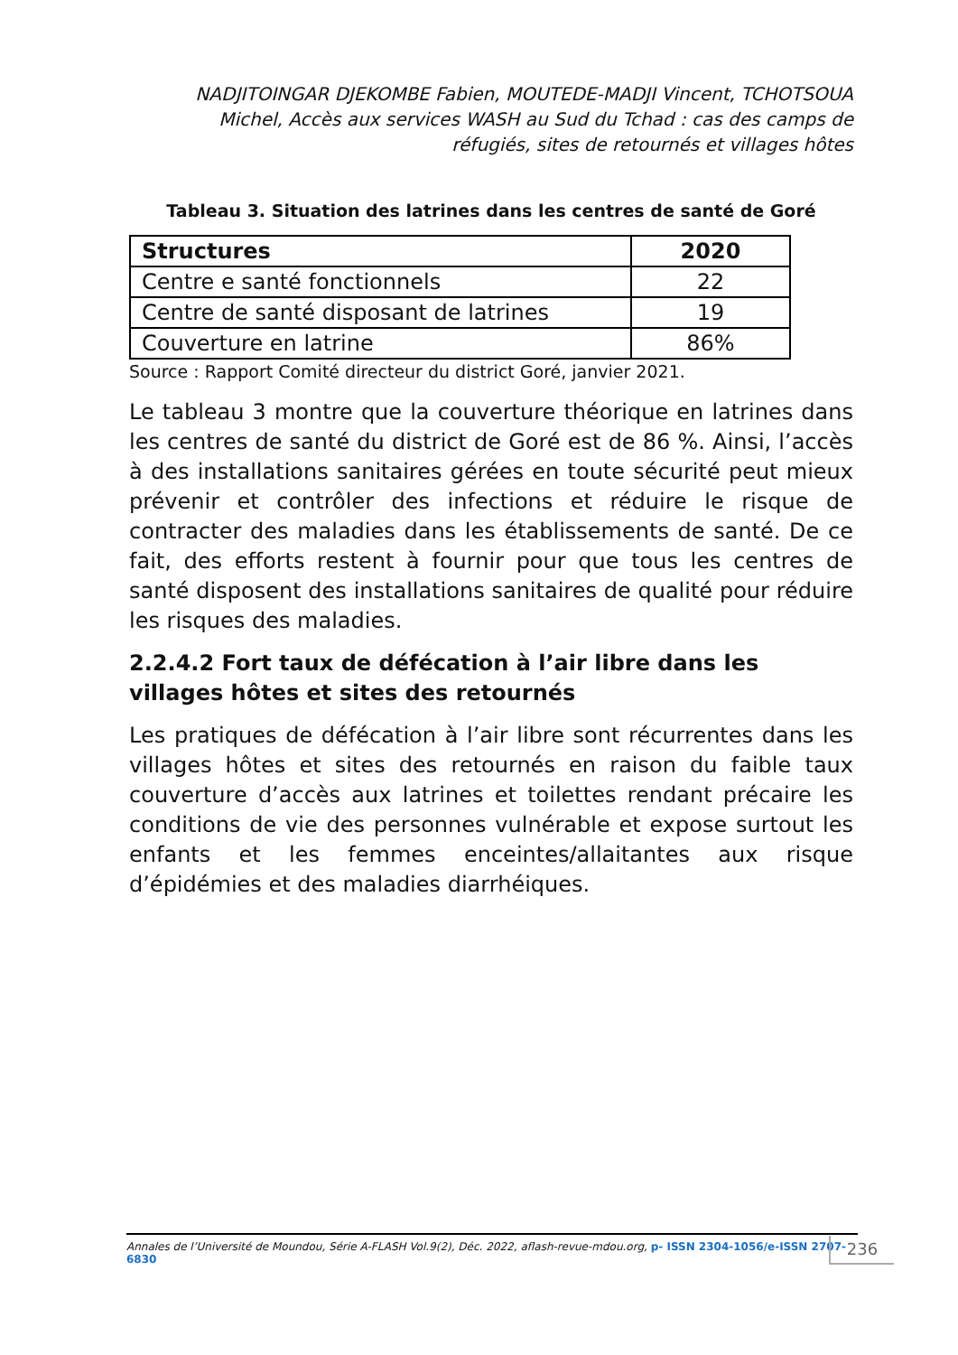NADJITOINGAR DJEKOMBE Fabien, MOUTEDE-MADJI Vincent, TCHOTSOUA Michel, Accès aux services WASH au Sud du Tchad : cas des camps de réfugiés, sites de retournés et villages hôtes
Tableau 3. Situation des latrines dans les centres de santé de Goré
| Structures | 2020 |
| --- | --- |
| Centre e santé fonctionnels | 22 |
| Centre de santé disposant de latrines | 19 |
| Couverture en latrine | 86% |
Source : Rapport Comité directeur du district Goré, janvier 2021.
Le tableau 3 montre que la couverture théorique en latrines dans les centres de santé du district de Goré est de 86 %. Ainsi, l’accès à des installations sanitaires gérées en toute sécurité peut mieux prévenir et contrôler des infections et réduire le risque de contracter des maladies dans les établissements de santé. De ce fait, des efforts restent à fournir pour que tous les centres de santé disposent des installations sanitaires de qualité pour réduire les risques des maladies.
2.2.4.2 Fort taux de défécation à l’air libre dans les villages hôtes et sites des retournés
Les pratiques de défécation à l’air libre sont récurrentes dans les villages hôtes et sites des retournés en raison du faible taux couverture d’accès aux latrines et toilettes rendant précaire les conditions de vie des personnes vulnérable et expose surtout les enfants et les femmes enceintes/allaitantes aux risque d’épidémies et des maladies diarrhéiques.
Annales de l’Université de Moundou, Série A-FLASH Vol.9(2), Déc. 2022, aflash-revue-mdou.org, p- ISSN 2304-1056/e-ISSN 2707-6830
236